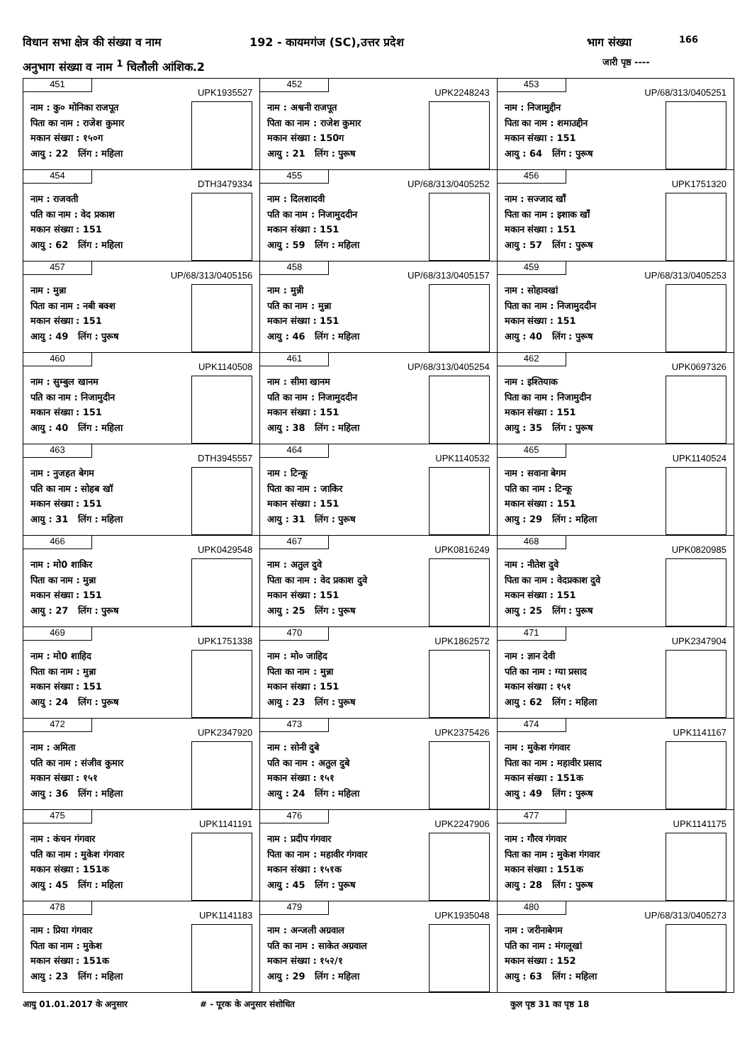विधान सभा क्षेत्र की संख्या व नाम
192 - कायमगंज (SC),उत्तर प्रदेश
भाग संख्या 166
अनुभाग संख्या व नाम <sup>1</sup> चिलौली आंशिक.2
जारी पृष्ठ ----
| 451 UPK1935527 नाम : कु० मोनिका राजपूत पिता का नाम : राजेश कुमार मकान संख्या : १५०ग आयु : 22 लिंग : महिला | 452 UPK2248243 नाम : अश्वनी राजपूत पिता का नाम : राजेश कुमार मकान संख्या : 150ग आयु : 21 लिंग : पुरूष | 453 UP/68/313/0405251 नाम : निजामुद्दीन पिता का नाम : शमाउद्दीन मकान संख्या : 151 आयु : 64 लिंग : पुरूष |
| 454 DTH3479334 नाम : राजवती पति का नाम : वेद प्रकाश मकान संख्या : 151 आयु : 62 लिंग : महिला | 455 UP/68/313/0405252 नाम : दिलशादवी पति का नाम : निजामुददीन मकान संख्या : 151 आयु : 59 लिंग : महिला | 456 UPK1751320 नाम : सज्जाद खाँ पिता का नाम : इशाक खाँ मकान संख्या : 151 आयु : 57 लिंग : पुरूष |
| 457 UP/68/313/0405156 नाम : मुन्ना पिता का नाम : नबी बक्श मकान संख्या : 151 आयु : 49 लिंग : पुरूष | 458 UP/68/313/0405157 नाम : मुन्नी पति का नाम : मुन्ना मकान संख्या : 151 आयु : 46 लिंग : महिला | 459 UP/68/313/0405253 नाम : सोहावखां पिता का नाम : निजामुददीन मकान संख्या : 151 आयु : 40 लिंग : पुरूष |
| 460 UPK1140508 नाम : सुम्बुल खानम पति का नाम : निजामुदीन मकान संख्या : 151 आयु : 40 लिंग : महिला | 461 UP/68/313/0405254 नाम : सीमा खानम पति का नाम : निजामुददीन मकान संख्या : 151 आयु : 38 लिंग : महिला | 462 UPK0697326 नाम : इश्तियाक पिता का नाम : निजामुदीन मकान संख्या : 151 आयु : 35 लिंग : पुरूष |
| 463 DTH3945557 नाम : नुजहत बेगम पति का नाम : सोहब खॉ मकान संख्या : 151 आयु : 31 लिंग : महिला | 464 UPK1140532 नाम : टिन्कू पिता का नाम : जाकिर मकान संख्या : 151 आयु : 31 लिंग : पुरूष | 465 UPK1140524 नाम : सवाना बेगम पति का नाम : टिन्कू मकान संख्या : 151 आयु : 29 लिंग : महिला |
| 466 UPK0429548 नाम : मो0 शाकिर पिता का नाम : मुन्ना मकान संख्या : 151 आयु : 27 लिंग : पुरूष | 467 UPK0816249 नाम : अतुल दुवे पिता का नाम : वेद प्रकाश दुवे मकान संख्या : 151 आयु : 25 लिंग : पुरूष | 468 UPK0820985 नाम : नीतेश दुवे पिता का नाम : वेदप्रकाश दुवे मकान संख्या : 151 आयु : 25 लिंग : पुरूष |
| 469 UPK1751338 नाम : मो0 शाहिद पिता का नाम : मुन्ना मकान संख्या : 151 आयु : 24 लिंग : पुरूष | 470 UPK1862572 नाम : मो० जाहिद पिता का नाम : मुन्ना मकान संख्या : 151 आयु : 23 लिंग : पुरूष | 471 UPK2347904 नाम : ज्ञान देवी पति का नाम : ग्या प्रसाद मकान संख्या : १५१ आयु : 62 लिंग : महिला |
| 472 UPK2347920 नाम : अमिता पति का नाम : संजीव कुमार मकान संख्या : १५१ आयु : 36 लिंग : महिला | 473 UPK2375426 नाम : सोनी दुबे पति का नाम : अतुल दुबे मकान संख्या : १५१ आयु : 24 लिंग : महिला | 474 UPK1141167 नाम : मुकेश गंगवार पिता का नाम : महावीर प्रसाद मकान संख्या : 151क आयु : 49 लिंग : पुरूष |
| 475 UPK1141191 नाम : कंचन गंगवार पति का नाम : मुकेश गंगवार मकान संख्या : 151क आयु : 45 लिंग : महिला | 476 UPK2247906 नाम : प्रदीप गंगवार पिता का नाम : महावीर गंगवार मकान संख्या : १५१क आयु : 45 लिंग : पुरूष | 477 UPK1141175 नाम : गौरव गंगवार पिता का नाम : मुकेश गंगवार मकान संख्या : 151क आयु : 28 लिंग : पुरूष |
| 478 UPK1141183 नाम : प्रिया गंगवार पिता का नाम : मुकेश मकान संख्या : 151क आयु : 23 लिंग : महिला | 479 UPK1935048 नाम : अन्जली अग्रवाल पति का नाम : साकेत अग्रवाल मकान संख्या : १५२/१ आयु : 29 लिंग : महिला | 480 UP/68/313/0405273 नाम : जरीनाबेगम पति का नाम : मंगलूखां मकान संख्या : 152 आयु : 63 लिंग : महिला |
आयु 01.01.2017 के अनुसार # - पूरक के अनुसार संशोधित कुल पृष्ठ 31 का पृष्ठ 18